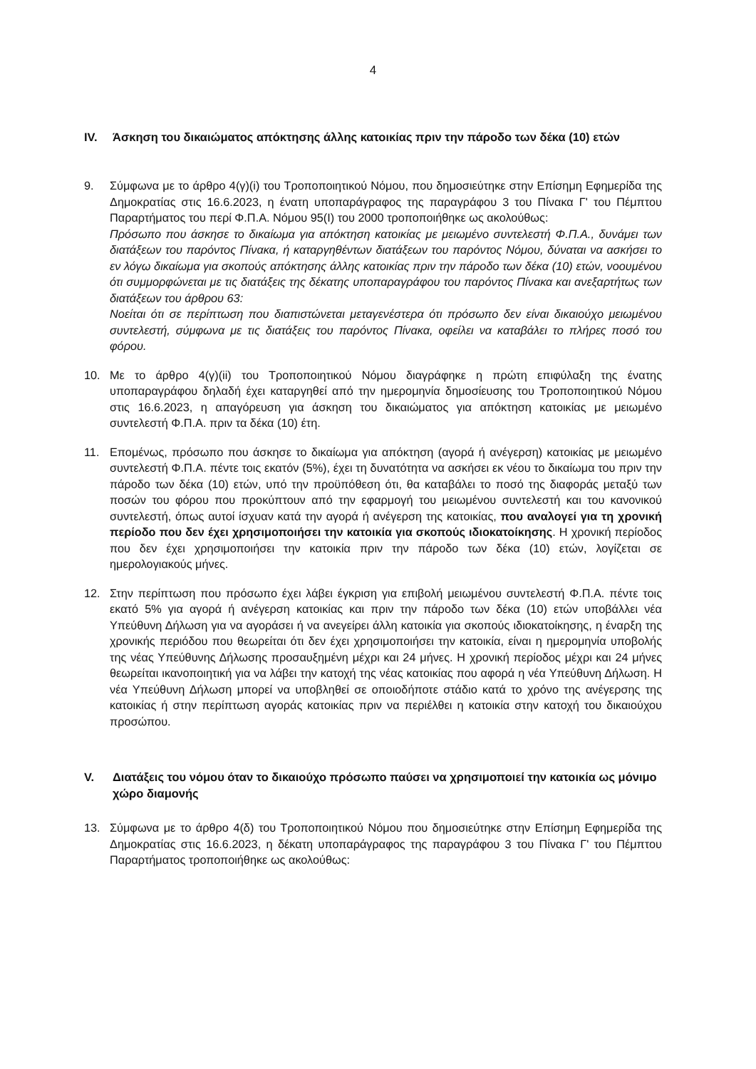4
IV. Άσκηση του δικαιώματος απόκτησης άλλης κατοικίας πριν την πάροδο των δέκα (10) ετών
9. Σύμφωνα με το άρθρο 4(γ)(i) του Τροποποιητικού Νόμου, που δημοσιεύτηκε στην Επίσημη Εφημερίδα της Δημοκρατίας στις 16.6.2023, η ένατη υποπαράγραφος της παραγράφου 3 του Πίνακα Γ' του Πέμπτου Παραρτήματος του περί Φ.Π.Α. Νόμου 95(I) του 2000 τροποποιήθηκε ως ακολούθως:
Πρόσωπο που άσκησε το δικαίωμα για απόκτηση κατοικίας με μειωμένο συντελεστή Φ.Π.Α., δυνάμει των διατάξεων του παρόντος Πίνακα, ή καταργηθέντων διατάξεων του παρόντος Νόμου, δύναται να ασκήσει το εν λόγω δικαίωμα για σκοπούς απόκτησης άλλης κατοικίας πριν την πάροδο των δέκα (10) ετών, νοουμένου ότι συμμορφώνεται με τις διατάξεις της δέκατης υποπαραγράφου του παρόντος Πίνακα και ανεξαρτήτως των διατάξεων του άρθρου 63:
Νοείται ότι σε περίπτωση που διαπιστώνεται μεταγενέστερα ότι πρόσωπο δεν είναι δικαιούχο μειωμένου συντελεστή, σύμφωνα με τις διατάξεις του παρόντος Πίνακα, οφείλει να καταβάλει το πλήρες ποσό του φόρου.
10. Με το άρθρο 4(γ)(ii) του Τροποποιητικού Νόμου διαγράφηκε η πρώτη επιφύλαξη της ένατης υποπαραγράφου δηλαδή έχει καταργηθεί από την ημερομηνία δημοσίευσης του Τροποποιητικού Νόμου στις 16.6.2023, η απαγόρευση για άσκηση του δικαιώματος για απόκτηση κατοικίας με μειωμένο συντελεστή Φ.Π.Α. πριν τα δέκα (10) έτη.
11. Επομένως, πρόσωπο που άσκησε το δικαίωμα για απόκτηση (αγορά ή ανέγερση) κατοικίας με μειωμένο συντελεστή Φ.Π.Α. πέντε τοις εκατόν (5%), έχει τη δυνατότητα να ασκήσει εκ νέου το δικαίωμα του πριν την πάροδο των δέκα (10) ετών, υπό την προϋπόθεση ότι, θα καταβάλει το ποσό της διαφοράς μεταξύ των ποσών του φόρου που προκύπτουν από την εφαρμογή του μειωμένου συντελεστή και του κανονικού συντελεστή, όπως αυτοί ίσχυαν κατά την αγορά ή ανέγερση της κατοικίας, που αναλογεί για τη χρονική περίοδο που δεν έχει χρησιμοποιήσει την κατοικία για σκοπούς ιδιοκατοίκησης. Η χρονική περίοδος που δεν έχει χρησιμοποιήσει την κατοικία πριν την πάροδο των δέκα (10) ετών, λογίζεται σε ημερολογιακούς μήνες.
12. Στην περίπτωση που πρόσωπο έχει λάβει έγκριση για επιβολή μειωμένου συντελεστή Φ.Π.Α. πέντε τοις εκατό 5% για αγορά ή ανέγερση κατοικίας και πριν την πάροδο των δέκα (10) ετών υποβάλλει νέα Υπεύθυνη Δήλωση για να αγοράσει ή να ανεγείρει άλλη κατοικία για σκοπούς ιδιοκατοίκησης, η έναρξη της χρονικής περιόδου που θεωρείται ότι δεν έχει χρησιμοποιήσει την κατοικία, είναι η ημερομηνία υποβολής της νέας Υπεύθυνης Δήλωσης προσαυξημένη μέχρι και 24 μήνες. Η χρονική περίοδος μέχρι και 24 μήνες θεωρείται ικανοποιητική για να λάβει την κατοχή της νέας κατοικίας που αφορά η νέα Υπεύθυνη Δήλωση. Η νέα Υπεύθυνη Δήλωση μπορεί να υποβληθεί σε οποιοδήποτε στάδιο κατά το χρόνο της ανέγερσης της κατοικίας ή στην περίπτωση αγοράς κατοικίας πριν να περιέλθει η κατοικία στην κατοχή του δικαιούχου προσώπου.
V. Διατάξεις του νόμου όταν το δικαιούχο πρόσωπο παύσει να χρησιμοποιεί την κατοικία ως μόνιμο χώρο διαμονής
13. Σύμφωνα με το άρθρο 4(δ) του Τροποποιητικού Νόμου που δημοσιεύτηκε στην Επίσημη Εφημερίδα της Δημοκρατίας στις 16.6.2023, η δέκατη υποπαράγραφος της παραγράφου 3 του Πίνακα Γ' του Πέμπτου Παραρτήματος τροποποιήθηκε ως ακολούθως: